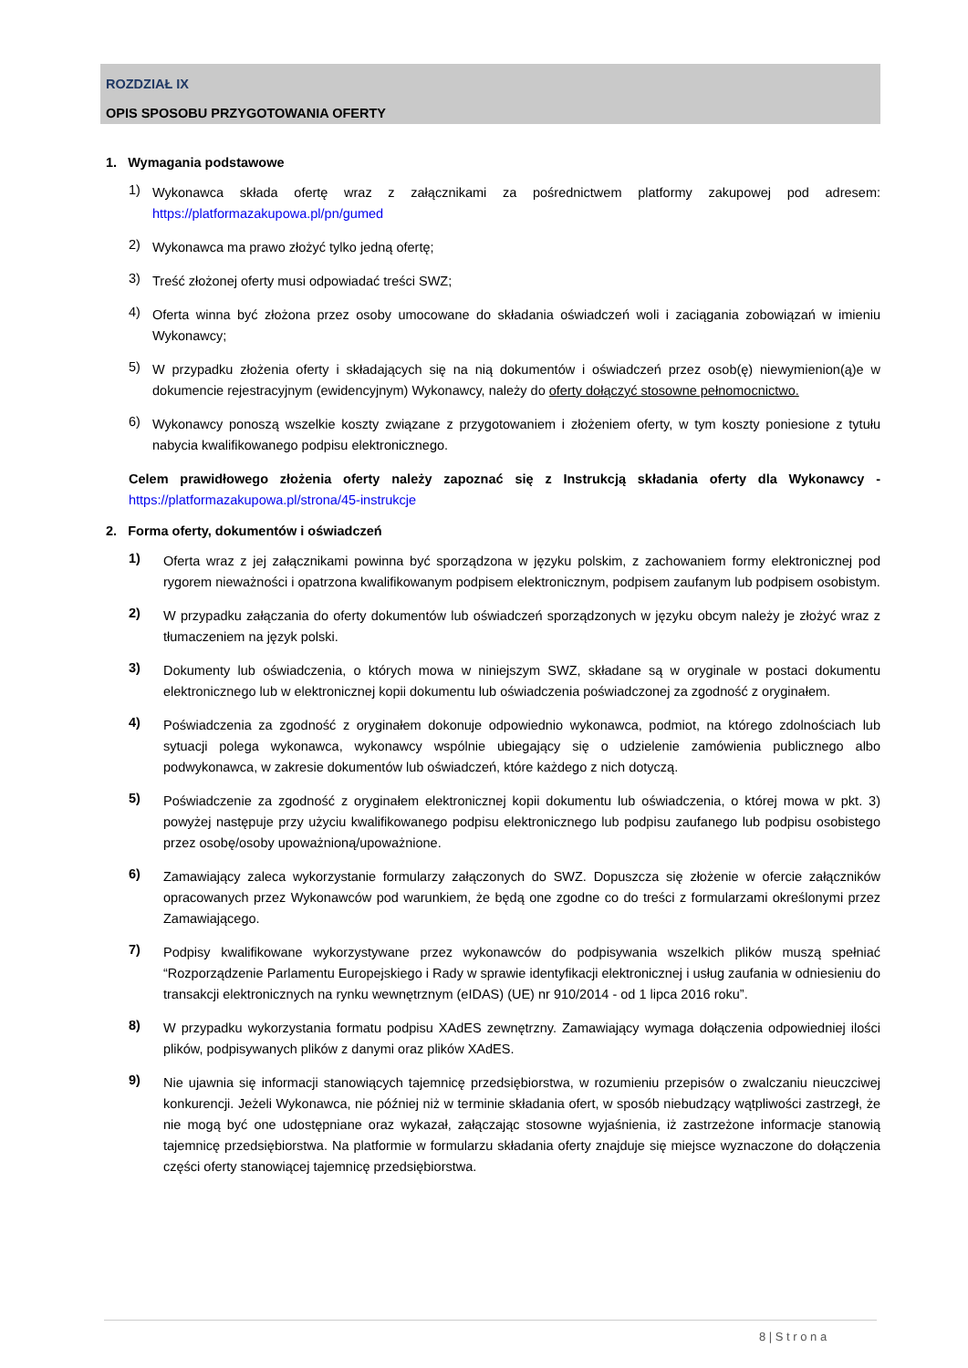ROZDZIAŁ IX
OPIS SPOSOBU PRZYGOTOWANIA OFERTY
1. Wymagania podstawowe
1)
Wykonawca składa ofertę wraz z załącznikami za pośrednictwem platformy zakupowej pod adresem: https://platformazakupowa.pl/pn/gumed
2)
Wykonawca ma prawo złożyć tylko jedną ofertę;
3)
Treść złożonej oferty musi odpowiadać treści SWZ;
4)
Oferta winna być złożona przez osoby umocowane do składania oświadczeń woli i zaciągania zobowiązań w imieniu Wykonawcy;
5)
W przypadku złożenia oferty i składających się na nią dokumentów i oświadczeń przez osob(ę) niewymienion(ą)e w dokumencie rejestracyjnym (ewidencyjnym) Wykonawcy, należy do oferty dołączyć stosowne pełnomocnictwo.
6)
Wykonawcy ponoszą wszelkie koszty związane z przygotowaniem i złożeniem oferty, w tym koszty poniesione z tytułu nabycia kwalifikowanego podpisu elektronicznego.
Celem prawidłowego złożenia oferty należy zapoznać się z Instrukcją składania oferty dla Wykonawcy - https://platformazakupowa.pl/strona/45-instrukcje
2. Forma oferty, dokumentów i oświadczeń
1)
Oferta wraz z jej załącznikami powinna być sporządzona w języku polskim, z zachowaniem formy elektronicznej pod rygorem nieważności i opatrzona kwalifikowanym podpisem elektronicznym, podpisem zaufanym lub podpisem osobistym.
2)
W przypadku załączania do oferty dokumentów lub oświadczeń sporządzonych w języku obcym należy je złożyć wraz z tłumaczeniem na język polski.
3)
Dokumenty lub oświadczenia, o których mowa w niniejszym SWZ, składane są w oryginale w postaci dokumentu elektronicznego lub w elektronicznej kopii dokumentu lub oświadczenia poświadczonej za zgodność z oryginałem.
4)
Poświadczenia za zgodność z oryginałem dokonuje odpowiednio wykonawca, podmiot, na którego zdolnościach lub sytuacji polega wykonawca, wykonawcy wspólnie ubiegający się o udzielenie zamówienia publicznego albo podwykonawca, w zakresie dokumentów lub oświadczeń, które każdego z nich dotyczą.
5)
Poświadczenie za zgodność z oryginałem elektronicznej kopii dokumentu lub oświadczenia, o której mowa w pkt. 3) powyżej następuje przy użyciu kwalifikowanego podpisu elektronicznego lub podpisu zaufanego lub podpisu osobistego przez osobę/osoby upoważnioną/upoważnione.
6)
Zamawiający zaleca wykorzystanie formularzy załączonych do SWZ. Dopuszcza się złożenie w ofercie załączników opracowanych przez Wykonawców pod warunkiem, że będą one zgodne co do treści z formularzami określonymi przez Zamawiającego.
7)
Podpisy kwalifikowane wykorzystywane przez wykonawców do podpisywania wszelkich plików muszą spełniać “Rozporządzenie Parlamentu Europejskiego i Rady w sprawie identyfikacji elektronicznej i usług zaufania w odniesieniu do transakcji elektronicznych na rynku wewnętrznym (eIDAS) (UE) nr 910/2014 - od 1 lipca 2016 roku”.
8)
W przypadku wykorzystania formatu podpisu XAdES zewnętrzny. Zamawiający wymaga dołączenia odpowiedniej ilości plików, podpisywanych plików z danymi oraz plików XAdES.
9)
Nie ujawnia się informacji stanowiących tajemnicę przedsiębiorstwa, w rozumieniu przepisów o zwalczaniu nieuczciwej konkurencji. Jeżeli Wykonawca, nie później niż w terminie składania ofert, w sposób niebudzący wątpliwości zastrzegł, że nie mogą być one udostępniane oraz wykazał, załączając stosowne wyjaśnienia, iż zastrzeżone informacje stanowią tajemnicę przedsiębiorstwa. Na platformie w formularzu składania oferty znajduje się miejsce wyznaczone do dołączenia części oferty stanowiącej tajemnicę przedsiębiorstwa.
8 | S t r o n a